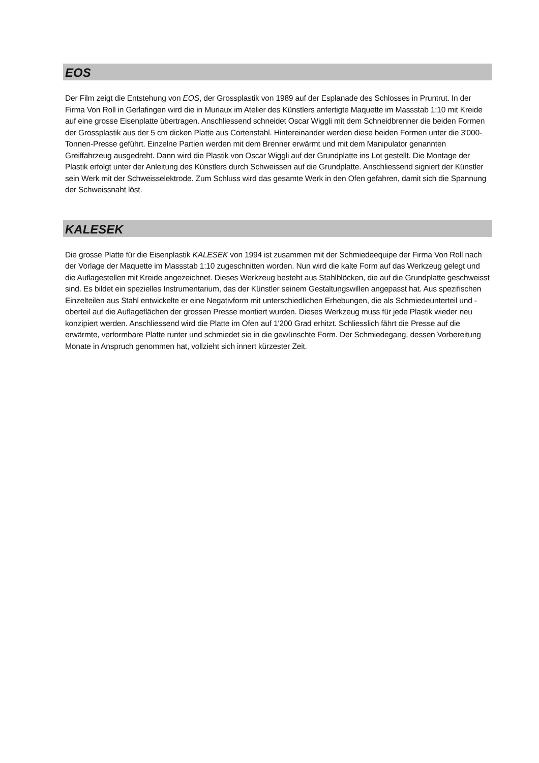EOS
Der Film zeigt die Entstehung von EOS, der Grossplastik von 1989 auf der Esplanade des Schlosses in Pruntrut. In der Firma Von Roll in Gerlafingen wird die in Muriaux im Atelier des Künstlers anfertigte Maquette im Massstab 1:10 mit Kreide auf eine grosse Eisenplatte übertragen. Anschliessend schneidet Oscar Wiggli mit dem Schneidbrenner die beiden Formen der Grossplastik aus der 5 cm dicken Platte aus Cortenstahl. Hintereinander werden diese beiden Formen unter die 3'000-Tonnen-Presse geführt. Einzelne Partien werden mit dem Brenner erwärmt und mit dem Manipulator genannten Greiffahrzeug ausgedreht. Dann wird die Plastik von Oscar Wiggli auf der Grundplatte ins Lot gestellt. Die Montage der Plastik erfolgt unter der Anleitung des Künstlers durch Schweissen auf die Grundplatte. Anschliessend signiert der Künstler sein Werk mit der Schweisselektrode. Zum Schluss wird das gesamte Werk in den Ofen gefahren, damit sich die Spannung der Schweissnaht löst.
KALESEK
Die grosse Platte für die Eisenplastik KALESEK von 1994 ist zusammen mit der Schmiedeequipe der Firma Von Roll nach der Vorlage der Maquette im Massstab 1:10 zugeschnitten worden. Nun wird die kalte Form auf das Werkzeug gelegt und die Auflagestellen mit Kreide angezeichnet. Dieses Werkzeug besteht aus Stahlblöcken, die auf die Grundplatte geschweisst sind. Es bildet ein spezielles Instrumentarium, das der Künstler seinem Gestaltungswillen angepasst hat. Aus spezifischen Einzelteilen aus Stahl entwickelte er eine Negativform mit unterschiedlichen Erhebungen, die als Schmiedeunterteil und -oberteil auf die Auflageflächen der grossen Presse montiert wurden. Dieses Werkzeug muss für jede Plastik wieder neu konzipiert werden. Anschliessend wird die Platte im Ofen auf 1'200 Grad erhitzt. Schliesslich fährt die Presse auf die erwärmte, verformbare Platte runter und schmiedet sie in die gewünschte Form. Der Schmiedegang, dessen Vorbereitung Monate in Anspruch genommen hat, vollzieht sich innert kürzester Zeit.